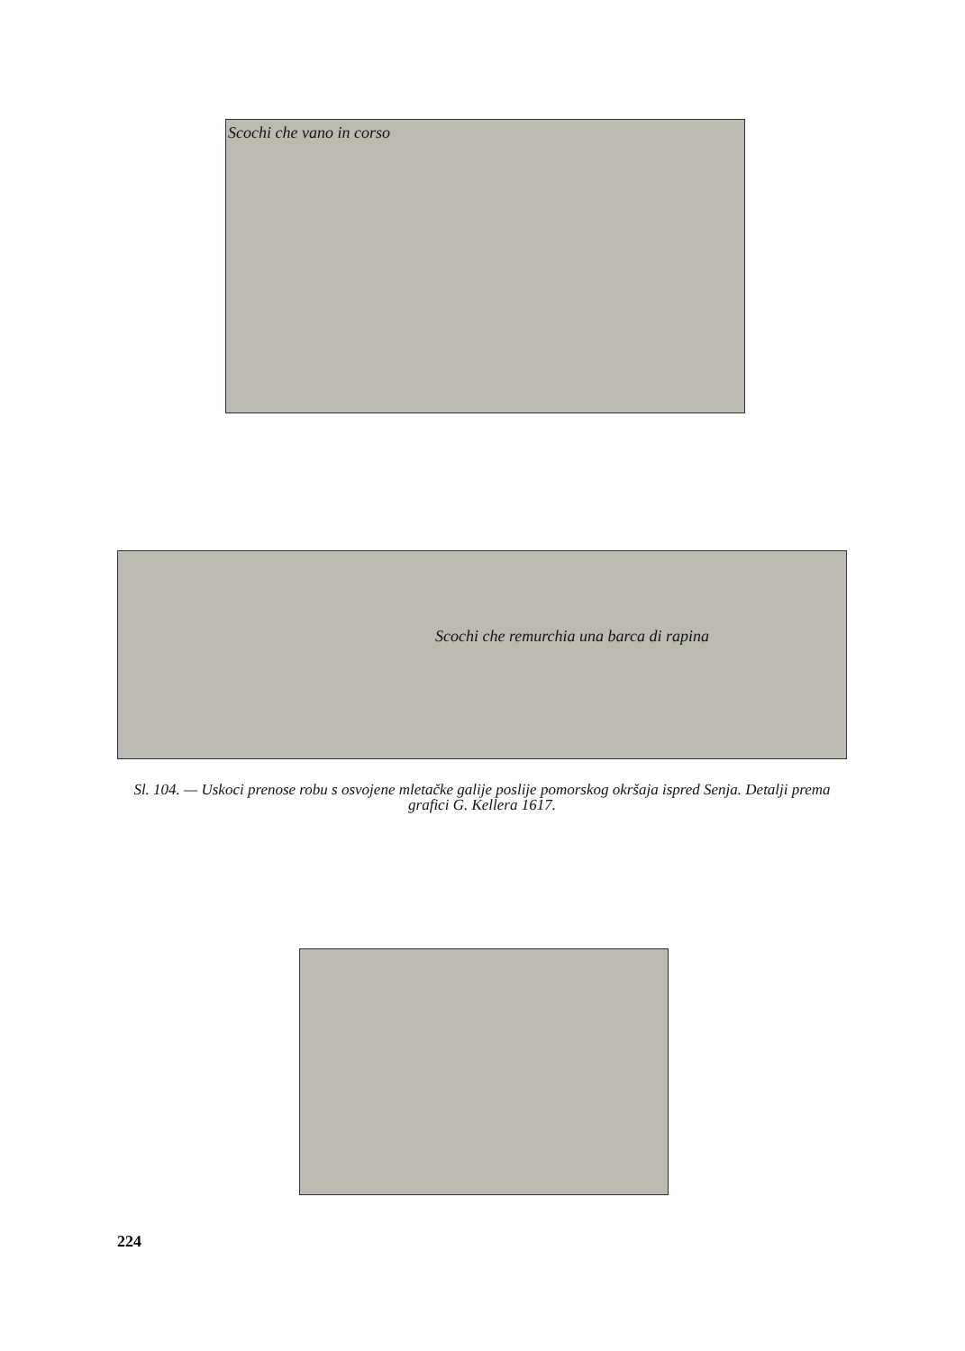Scochi che vano in corso
Scochi che remurchia una barca di rapina
Sl. 104. — Uskoci prenose robu s osvojene mletačke galije poslije pomorskog okršaja ispred Senja. Detalji prema grafici G. Kellera 1617.
224